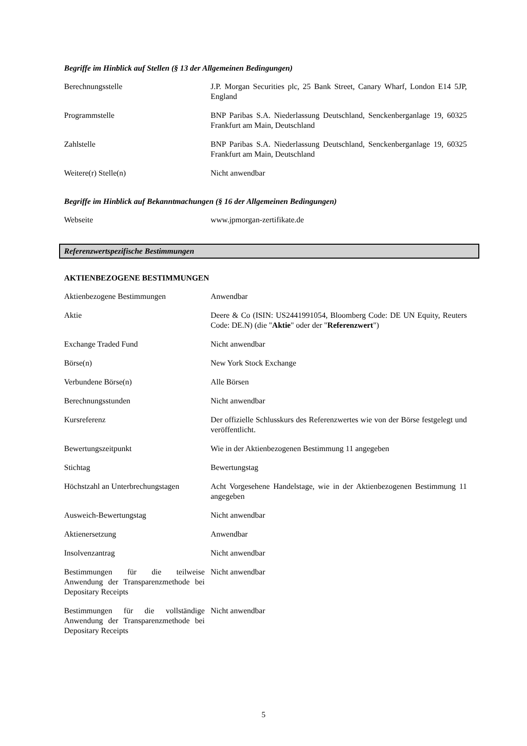Begriffe im Hinblick auf Stellen (§ 13 der Allgemeinen Bedingungen)
| Berechnungsstelle | J.P. Morgan Securities plc, 25 Bank Street, Canary Wharf, London E14 5JP, England |
| Programmstelle | BNP Paribas S.A. Niederlassung Deutschland, Senckenberganlage 19, 60325 Frankfurt am Main, Deutschland |
| Zahlstelle | BNP Paribas S.A. Niederlassung Deutschland, Senckenberganlage 19, 60325 Frankfurt am Main, Deutschland |
| Weitere(r) Stelle(n) | Nicht anwendbar |
Begriffe im Hinblick auf Bekanntmachungen (§ 16 der Allgemeinen Bedingungen)
| Webseite | www.jpmorgan-zertifikate.de |
Referenzwertspezifische Bestimmungen
AKTIENBEZOGENE BESTIMMUNGEN
| Aktienbezogene Bestimmungen | Anwendbar |
| Aktie | Deere & Co (ISIN: US2441991054, Bloomberg Code: DE UN Equity, Reuters Code: DE.N) (die " Aktie " oder der " Referenzwert ") |
| Exchange Traded Fund | Nicht anwendbar |
| Börse(n) | New York Stock Exchange |
| Verbundene Börse(n) | Alle Börsen |
| Berechnungsstunden | Nicht anwendbar |
| Kursreferenz | Der offizielle Schlusskurs des Referenzwertes wie von der Börse festgelegt und veröffentlicht. |
| Bewertungszeitpunkt | Wie in der Aktienbezogenen Bestimmung 11 angegeben |
| Stichtag | Bewertungstag |
| Höchstzahl an Unterbrechungstagen | Acht Vorgesehene Handelstage, wie in der Aktienbezogenen Bestimmung 11 angegeben |
| Ausweich-Bewertungstag | Nicht anwendbar |
| Aktienersetzung | Anwendbar |
| Insolvenzantrag | Nicht anwendbar |
| Bestimmungen für die teilweise Anwendung der Transparenzmethode bei Depositary Receipts | Nicht anwendbar |
| Bestimmungen für die vollständige Anwendung der Transparenzmethode bei Depositary Receipts | Nicht anwendbar |
5